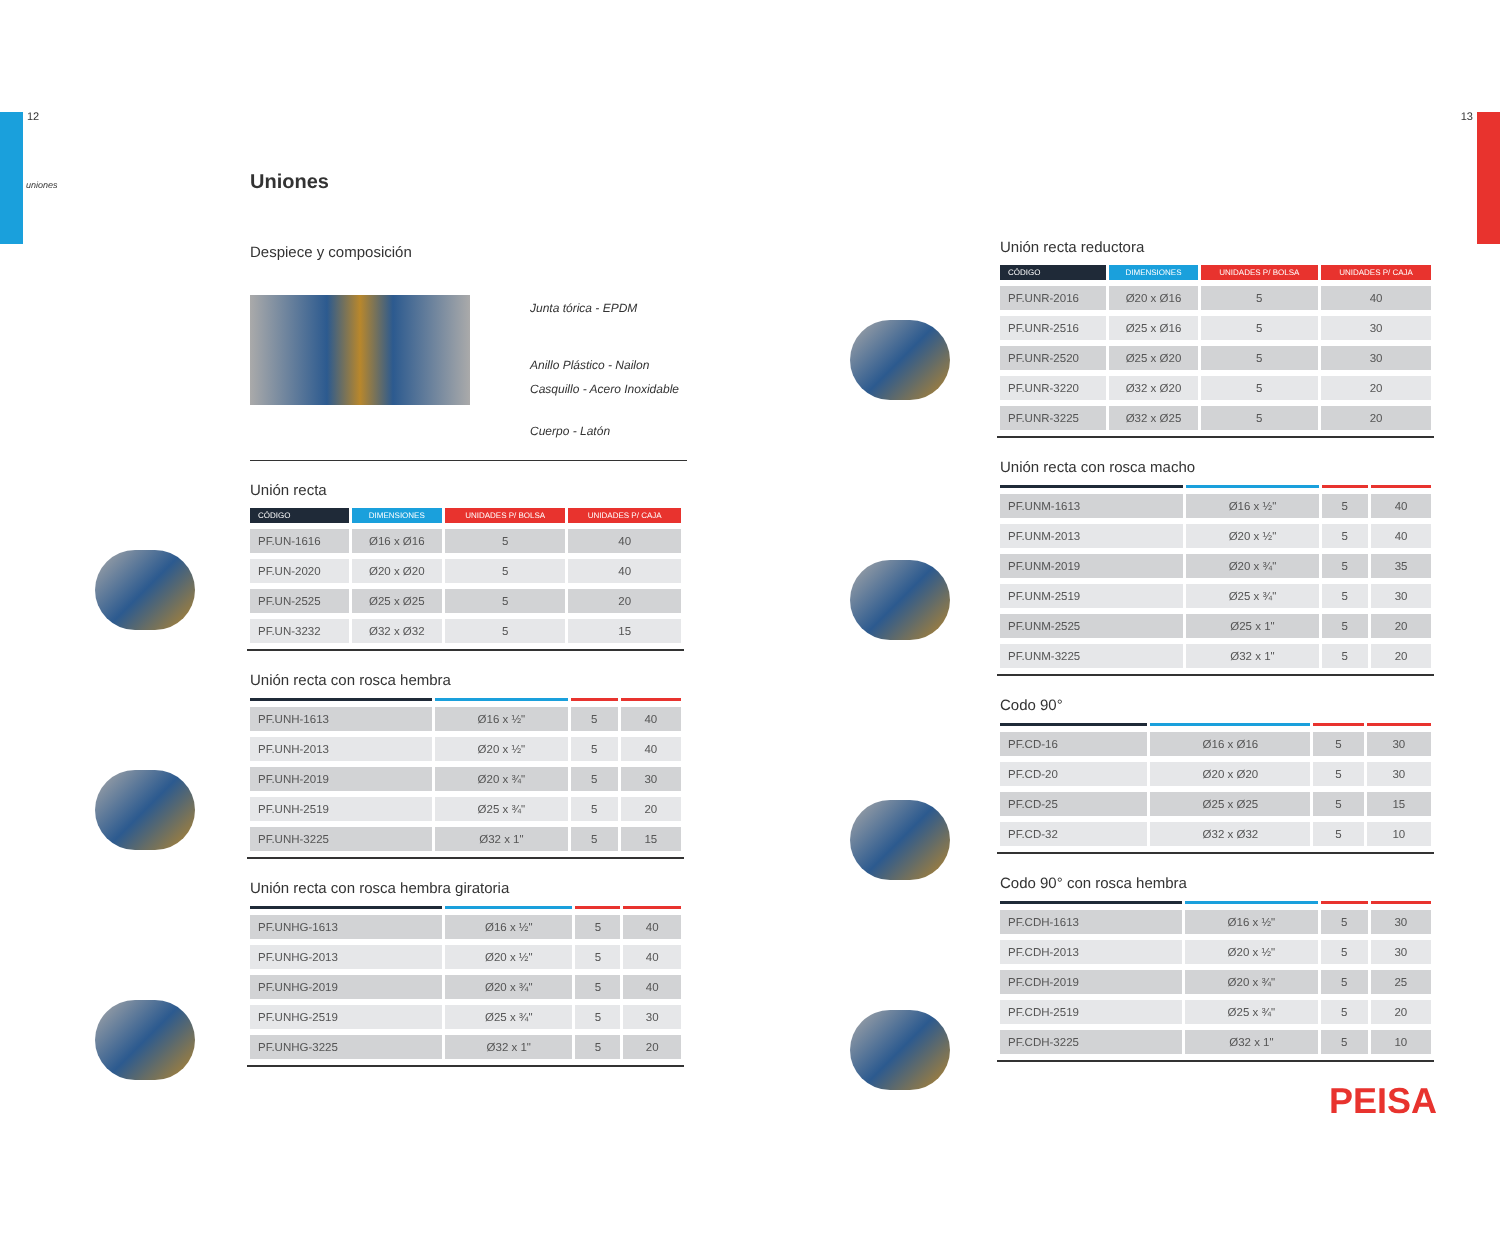12
uniones
13
Uniones
Despiece y composición
Junta tórica - EPDM
Anillo Plástico - Nailon
Casquillo - Acero Inoxidable
Cuerpo - Latón
Unión recta
| CÓDIGO | DIMENSIONES | UNIDADES P/ BOLSA | UNIDADES P/ CAJA |
| --- | --- | --- | --- |
| PF.UN-1616 | Ø16 x Ø16 | 5 | 40 |
| PF.UN-2020 | Ø20 x Ø20 | 5 | 40 |
| PF.UN-2525 | Ø25 x Ø25 | 5 | 20 |
| PF.UN-3232 | Ø32 x Ø32 | 5 | 15 |
Unión recta con rosca hembra
| PF.UNH-1613 | Ø16 x ½" | 5 | 40 |
| PF.UNH-2013 | Ø20 x ½" | 5 | 40 |
| PF.UNH-2019 | Ø20 x ¾" | 5 | 30 |
| PF.UNH-2519 | Ø25 x ¾" | 5 | 20 |
| PF.UNH-3225 | Ø32 x 1" | 5 | 15 |
Unión recta con rosca hembra giratoria
| PF.UNHG-1613 | Ø16 x ½" | 5 | 40 |
| PF.UNHG-2013 | Ø20 x ½" | 5 | 40 |
| PF.UNHG-2019 | Ø20 x ¾" | 5 | 40 |
| PF.UNHG-2519 | Ø25 x ¾" | 5 | 30 |
| PF.UNHG-3225 | Ø32 x 1" | 5 | 20 |
Unión recta reductora
| CÓDIGO | DIMENSIONES | UNIDADES P/ BOLSA | UNIDADES P/ CAJA |
| --- | --- | --- | --- |
| PF.UNR-2016 | Ø20 x Ø16 | 5 | 40 |
| PF.UNR-2516 | Ø25 x Ø16 | 5 | 30 |
| PF.UNR-2520 | Ø25 x Ø20 | 5 | 30 |
| PF.UNR-3220 | Ø32 x Ø20 | 5 | 20 |
| PF.UNR-3225 | Ø32 x Ø25 | 5 | 20 |
Unión recta con rosca macho
| PF.UNM-1613 | Ø16 x ½" | 5 | 40 |
| PF.UNM-2013 | Ø20 x ½" | 5 | 40 |
| PF.UNM-2019 | Ø20 x ¾" | 5 | 35 |
| PF.UNM-2519 | Ø25 x ¾" | 5 | 30 |
| PF.UNM-2525 | Ø25 x 1" | 5 | 20 |
| PF.UNM-3225 | Ø32 x 1" | 5 | 20 |
Codo 90°
| PF.CD-16 | Ø16 x Ø16 | 5 | 30 |
| PF.CD-20 | Ø20 x Ø20 | 5 | 30 |
| PF.CD-25 | Ø25 x Ø25 | 5 | 15 |
| PF.CD-32 | Ø32 x Ø32 | 5 | 10 |
Codo 90° con rosca hembra
| PF.CDH-1613 | Ø16 x ½" | 5 | 30 |
| PF.CDH-2013 | Ø20 x ½" | 5 | 30 |
| PF.CDH-2019 | Ø20 x ¾" | 5 | 25 |
| PF.CDH-2519 | Ø25 x ¾" | 5 | 20 |
| PF.CDH-3225 | Ø32 x 1" | 5 | 10 |
PEISA